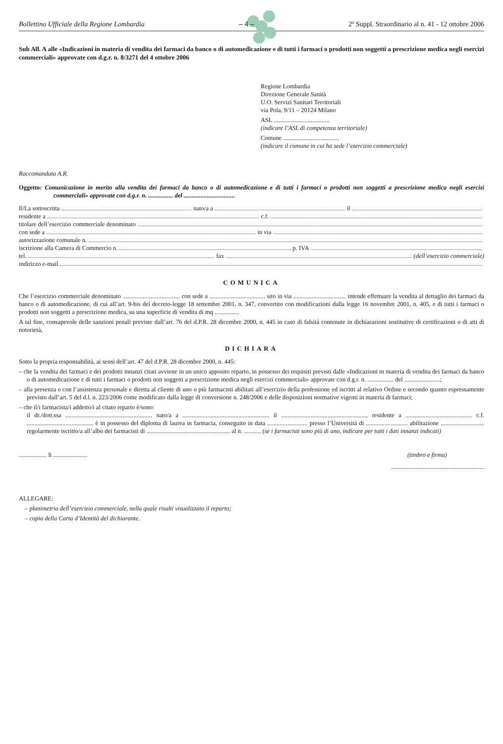Bollettino Ufficiale della Regione Lombardia – 4 – 2º Suppl. Straordinario al n. 41 - 12 ottobre 2006
Sub All. A alle «Indicazioni in materia di vendita dei farmaci da banco o di automedicazione e di tutti i farmaci o prodotti non soggetti a prescrizione medica negli esercizi commerciali» approvate con d.g.r. n. 8/3271 del 4 ottobre 2006
Regione Lombardia
Direzione Generale Sanità
U.O. Servizi Sanitari Territoriali
via Pola, 9/11 – 20124 Milano
ASL ....................................
(indicare l’ASL di competenza territoriale)
Comune ....................................
(indicare il comune in cui ha sede l’esercizio commerciale)
Raccomandata A.R.
Oggetto: Comunicazione in merito alla vendita dei farmaci da banco o di automedicazione e di tutti i farmaci o prodotti non soggetti a prescrizione medica negli esercizi commerciali» approvate con d.g.r. n. ................ del .................................
Il/La sottoscritta nato/a a il
residente a c.f.
titolare dell’esercizio commerciale denominato
con sede a in via
autorizzazione comunale n.
iscrizione alla Camera di Commercio n. p. IVA
tel. fax (dell’esercizio commerciale)
indirizzo e-mail
COMUNICA
Che l’esercizio commerciale denominato ..................................... con sede a .................................... sito in via .................................. intende effettuare la vendita al dettaglio dei farmaci da banco o di automedicazione, di cui all’art. 9-bis del decreto-legge 18 settembre 2001, n. 347, convertito con modificazioni dalla legge 16 novembre 2001, n. 405, e di tutti i farmaci o prodotti non soggetti a prescrizione medica, su una superficie di vendita di mq ................
A tal fine, consapevole delle sanzioni penali previste dall’art. 76 del d.P.R. 28 dicembre 2000, n. 445 in caso di falsità contenute in dichiarazioni sostitutive di certificazioni o di atti di notorietà,
DICHIARA
Sotto la propria responsabilità, ai sensi dell’art. 47 del d.P.R. 28 dicembre 2000, n. 445:
– che la vendita dei farmaci e dei prodotti innanzi citati avviene in un unico apposito reparto, in possesso dei requisiti previsti dalle «Indicazioni in materia di vendita dei farmaci da banco o di automedicazione e di tutti i farmaci o prodotti non soggetti a prescrizione medica negli esercizi commerciali» approvate con d.g.r. n. ................. del .......................;
– alla presenza e con l’assistenza personale e diretta al cliente di uno o più farmacisti abilitati all’esercizio della professione ed iscritti al relativo Ordine e secondo quanto espressamente previsto dall’art. 5 del d.l. n. 223/2006 come modificato dalla legge di conversione n. 248/2006 e delle disposizioni normative vigenti in materia di farmaci;
– che il/i farmacista/i addetto/i al citato reparto è/sono:
il dr./dott.ssa ........................................................ nato/a a ........................................................ il ........................................................ residente a ........................................... c.f. ........................................... è in possesso del diploma di laurea in farmacia, conseguito in data .......................... presso l’Università di ........................... abilitazione ............................ regolarmente iscritto/a all’albo dei farmacisti di ...................................................... al n. ........... (se i farmacisti sono più di uno, indicare per tutti i dati innanzi indicati)
.................. li ...................... (timbro e firma)
............................................................
ALLEGARE:
– planimetria dell’esercizio commerciale, nella quale risulti visualizzato il reparto;
– copia della Carta d’Identità del dichiarante.